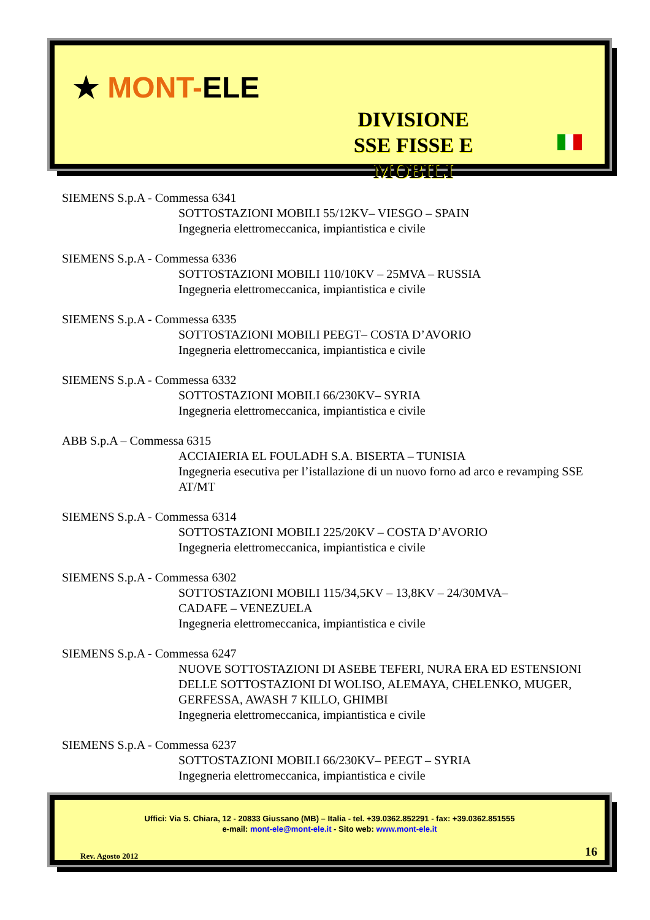★ MONT-ELE
DIVISIONE
SSE FISSE E MOBILI
SIEMENS S.p.A - Commessa 6341
SOTTOSTAZIONI MOBILI 55/12KV– VIESGO – SPAIN
Ingegneria elettromeccanica, impiantistica e civile
SIEMENS S.p.A - Commessa 6336
SOTTOSTAZIONI MOBILI 110/10KV – 25MVA – RUSSIA
Ingegneria elettromeccanica, impiantistica e civile
SIEMENS S.p.A - Commessa 6335
SOTTOSTAZIONI MOBILI PEEGT– COSTA D’AVORIO
Ingegneria elettromeccanica, impiantistica e civile
SIEMENS S.p.A - Commessa 6332
SOTTOSTAZIONI MOBILI 66/230KV– SYRIA
Ingegneria elettromeccanica, impiantistica e civile
ABB S.p.A – Commessa 6315
ACCIAIERIA EL FOULADH S.A. BISERTA – TUNISIA
Ingegneria esecutiva per l’istallazione di un nuovo forno ad arco e revamping SSE AT/MT
SIEMENS S.p.A - Commessa 6314
SOTTOSTAZIONI MOBILI 225/20KV – COSTA D’AVORIO
Ingegneria elettromeccanica, impiantistica e civile
SIEMENS S.p.A - Commessa 6302
SOTTOSTAZIONI MOBILI 115/34,5KV – 13,8KV – 24/30MVA–
CADAFE – VENEZUELA
Ingegneria elettromeccanica, impiantistica e civile
SIEMENS S.p.A - Commessa 6247
NUOVE SOTTOSTAZIONI DI ASEBE TEFERI, NURA ERA ED ESTENSIONI DELLE SOTTOSTAZIONI DI WOLISO, ALEMAYA, CHELENKO, MUGER, GERFESSA, AWASH 7 KILLO, GHIMBI
Ingegneria elettromeccanica, impiantistica e civile
SIEMENS S.p.A - Commessa 6237
SOTTOSTAZIONI MOBILI 66/230KV– PEEGT – SYRIA
Ingegneria elettromeccanica, impiantistica e civile
Uffici: Via S. Chiara, 12 - 20833 Giussano (MB) – Italia - tel. +39.0362.852291 - fax: +39.0362.851555
e-mail: mont-ele@mont-ele.it - Sito web: www.mont-ele.it
Rev. Agosto 2012 16